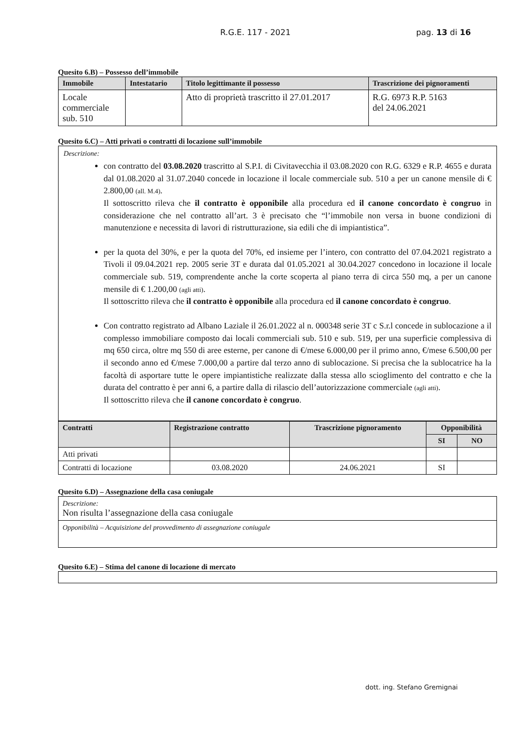R.G.E. 117 - 2021 pag. 13 di 16
Quesito 6.B) – Possesso dell’immobile
| Immobile | Intestatario | Titolo legittimante il possesso | Trascrizione dei pignoramenti |
| --- | --- | --- | --- |
| Locale commerciale sub. 510 | | Atto di proprietà trascritto il 27.01.2017 | R.G. 6973 R.P. 5163 del 24.06.2021 |
Quesito 6.C) – Atti privati o contratti di locazione sull’immobile
Descrizione:
con contratto del 03.08.2020 trascritto al S.P.I. di Civitavecchia il 03.08.2020 con R.G. 6329 e R.P. 4655 e durata dal 01.08.2020 al 31.07.2040 concede in locazione il locale commerciale sub. 510 a per un canone mensile di € 2.800,00 (all. M.4).
Il sottoscritto rileva che il contratto è opponibile alla procedura ed il canone concordato è congruo in considerazione che nel contratto all’art. 3 è precisato che “l’immobile non versa in buone condizioni di manutenzione e necessita di lavori di ristrutturazione, sia edili che di impiantistica”.
per la quota del 30%, e per la quota del 70%, ed insieme per l’intero, con contratto del 07.04.2021 registrato a Tivoli il 09.04.2021 rep. 2005 serie 3T e durata dal 01.05.2021 al 30.04.2027 concedono in locazione il locale commerciale sub. 519, comprendente anche la corte scoperta al piano terra di circa 550 mq, a per un canone mensile di € 1.200,00 (agli atti).
Il sottoscritto rileva che il contratto è opponibile alla procedura ed il canone concordato è congruo.
Con contratto registrato ad Albano Laziale il 26.01.2022 al n. 000348 serie 3T c S.r.l concede in sublocazione a il complesso immobiliare composto dai locali commerciali sub. 510 e sub. 519, per una superficie complessiva di mq 650 circa, oltre mq 550 di aree esterne, per canone di €/mese 6.000,00 per il primo anno, €/mese 6.500,00 per il secondo anno ed €/mese 7.000,00 a partire dal terzo anno di sublocazione. Si precisa che la sublocatrice ha la facoltà di asportare tutte le opere impiantistiche realizzate dalla stessa allo scioglimento del contratto e che la durata del contratto è per anni 6, a partire dalla di rilascio dell’autorizzazione commerciale (agli atti).
Il sottoscritto rileva che il canone concordato è congruo.
| Contratti | Registrazione contratto | Trascrizione pignoramento | Opponibilità | |
| --- | --- | --- | --- | --- |
| | | | SI | NO |
| Atti privati | | | | |
| Contratti di locazione | 03.08.2020 | 24.06.2021 | SI | |
Quesito 6.D) – Assegnazione della casa coniugale
| Descrizione: Non risulta l’assegnazione della casa coniugale |
| Opponibilità – Acquisizione del provvedimento di assegnazione coniugale |
Quesito 6.E) – Stima del canone di locazione di mercato
dott. ing. Stefano Gremignai